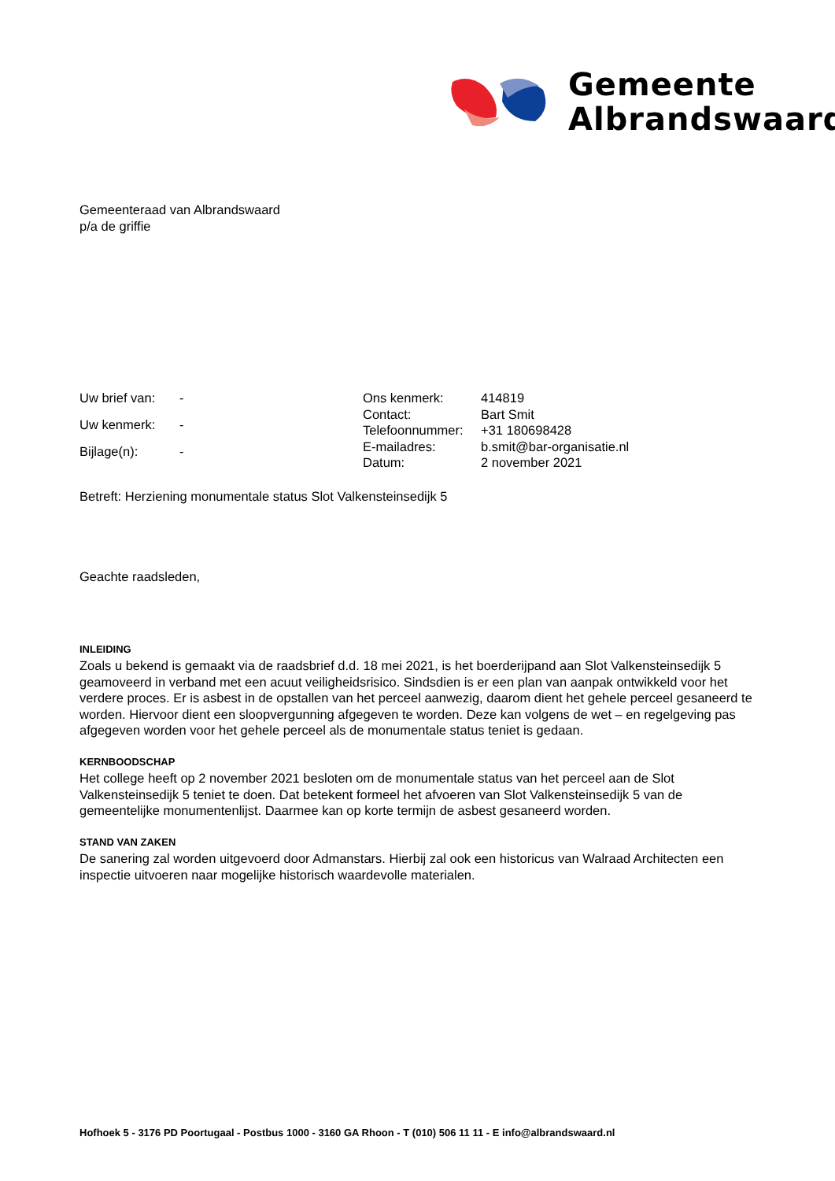Gemeente
Albrandswaard
Gemeenteraad van Albrandswaard
p/a de griffie
| Uw brief van: | - |
| Uw kenmerk: | - |
| Bijlage(n): | - |
| Ons kenmerk: | 414819 |
| Contact: | Bart Smit |
| Telefoonnummer: | +31 180698428 |
| E-mailadres: | b.smit@bar-organisatie.nl |
| Datum: | 2 november 2021 |
Betreft: Herziening monumentale status Slot Valkensteinsedijk 5
Geachte raadsleden,
INLEIDING
Zoals u bekend is gemaakt via de raadsbrief d.d. 18 mei 2021, is het boerderijpand aan Slot Valkensteinsedijk 5 geamoveerd in verband met een acuut veiligheidsrisico. Sindsdien is er een plan van aanpak ontwikkeld voor het verdere proces. Er is asbest in de opstallen van het perceel aanwezig, daarom dient het gehele perceel gesaneerd te worden. Hiervoor dient een sloopvergunning afgegeven te worden. Deze kan volgens de wet – en regelgeving pas afgegeven worden voor het gehele perceel als de monumentale status teniet is gedaan.
KERNBOODSCHAP
Het college heeft op 2 november 2021 besloten om de monumentale status van het perceel aan de Slot Valkensteinsedijk 5 teniet te doen. Dat betekent formeel het afvoeren van Slot Valkensteinsedijk 5 van de gemeentelijke monumentenlijst. Daarmee kan op korte termijn de asbest gesaneerd worden.
STAND VAN ZAKEN
De sanering zal worden uitgevoerd door Admanstars. Hierbij zal ook een historicus van Walraad Architecten een inspectie uitvoeren naar mogelijke historisch waardevolle materialen.
Hofhoek 5 - 3176 PD Poortugaal - Postbus 1000 - 3160 GA Rhoon - T (010) 506 11 11 - E info@albrandswaard.nl